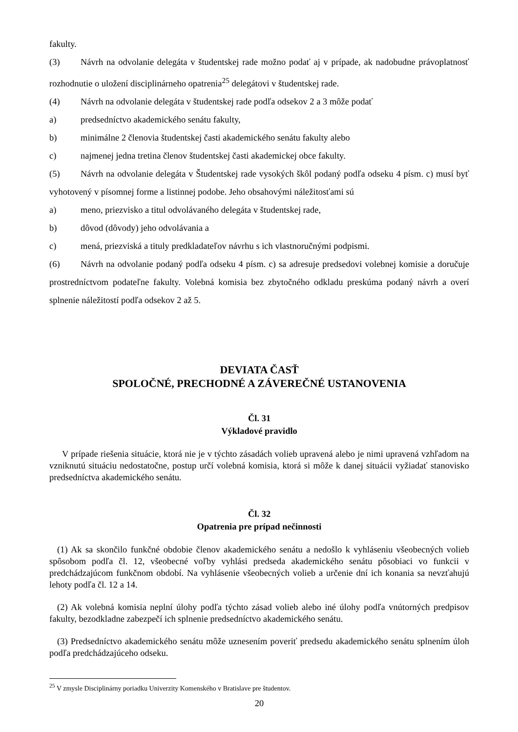fakulty.
(3) Návrh na odvolanie delegáta v študentskej rade možno podať aj v prípade, ak nadobudne právoplatnosť rozhodnutie o uložení disciplinárneho opatrenia<sup>25</sup> delegátovi v študentskej rade.
(4) Návrh na odvolanie delegáta v študentskej rade podľa odsekov 2 a 3 môže podať
a) predsedníctvo akademického senátu fakulty,
b) minimálne 2 členovia študentskej časti akademického senátu fakulty alebo
c) najmenej jedna tretina členov študentskej časti akademickej obce fakulty.
(5) Návrh na odvolanie delegáta v Študentskej rade vysokých škôl podaný podľa odseku 4 písm. c) musí byť vyhotovený v písomnej forme a listinnej podobe. Jeho obsahovými náležitosťami sú
a) meno, priezvisko a titul odvolávaného delegáta v študentskej rade,
b) dôvod (dôvody) jeho odvolávania a
c) mená, priezviská a tituly predkladateľov návrhu s ich vlastnoručnými podpismi.
(6) Návrh na odvolanie podaný podľa odseku 4 písm. c) sa adresuje predsedovi volebnej komisie a doručuje prostredníctvom podateľne fakulty. Volebná komisia bez zbytočného odkladu preskúma podaný návrh a overí splnenie náležitostí podľa odsekov 2 až 5.
DEVIATA ČASŤ
SPOLOČNÉ, PRECHODNÉ A ZÁVEREČNÉ USTANOVENIA
Čl. 31
Výkladové pravidlo
V prípade riešenia situácie, ktorá nie je v týchto zásadách volieb upravená alebo je nimi upravená vzhľadom na vzniknutú situáciu nedostatočne, postup určí volebná komisia, ktorá si môže k danej situácii vyžiadať stanovisko predsedníctva akademického senátu.
Čl. 32
Opatrenia pre prípad nečinnosti
(1) Ak sa skončilo funkčné obdobie členov akademického senátu a nedošlo k vyhláseniu všeobecných volieb spôsobom podľa čl. 12, všeobecné voľby vyhlási predseda akademického senátu pôsobiaci vo funkcii v predchádzajúcom funkčnom období. Na vyhlásenie všeobecných volieb a určenie dní ich konania sa nevzťahujú lehoty podľa čl. 12 a 14.
(2) Ak volebná komisia neplní úlohy podľa týchto zásad volieb alebo iné úlohy podľa vnútorných predpisov fakulty, bezodkladne zabezpečí ich splnenie predsedníctvo akademického senátu.
(3) Predsedníctvo akademického senátu môže uznesením poveriť predsedu akademického senátu splnením úloh podľa predchádzajúceho odseku.
<sup>25</sup> V zmysle Disciplinárny poriadku Univerzity Komenského v Bratislave pre študentov.
20